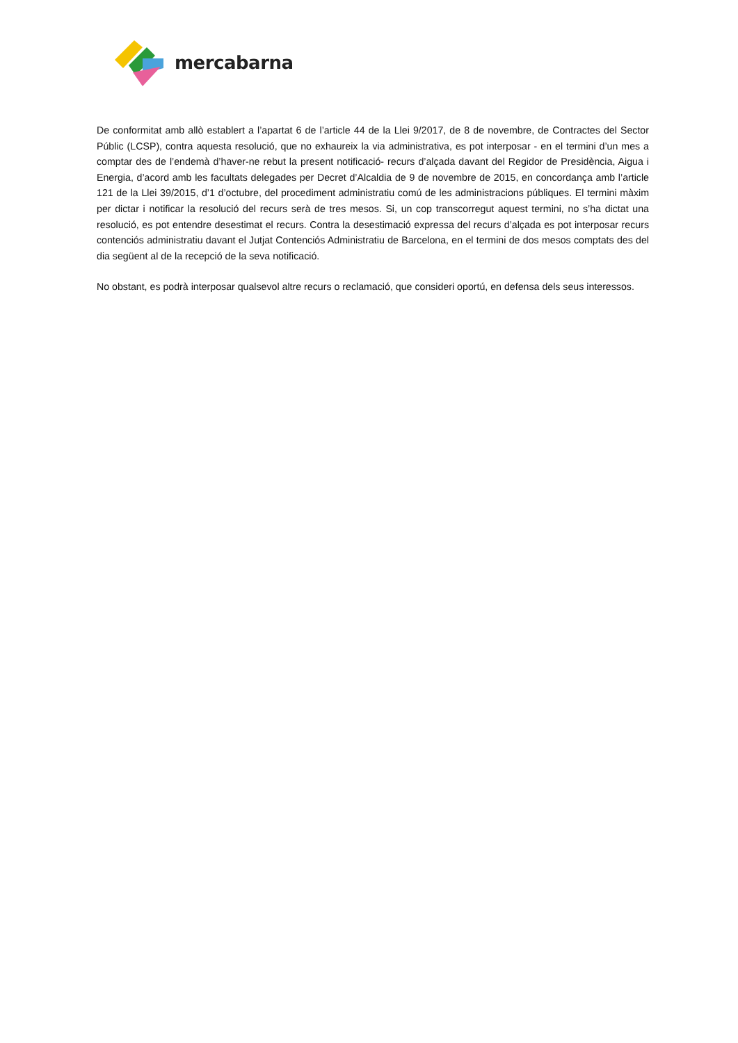mercabarna
De conformitat amb allò establert a l’apartat 6 de l’article 44 de la Llei 9/2017, de 8 de novembre, de Contractes del Sector Públic (LCSP), contra aquesta resolució, que no exhaureix la via administrativa, es pot interposar - en el termini d’un mes a comptar des de l’endemà d’haver-ne rebut la present notificació- recurs d’alçada davant del Regidor de Presidència, Aigua i Energia, d’acord amb les facultats delegades per Decret d’Alcaldia de 9 de novembre de 2015, en concordança amb l’article 121 de la Llei 39/2015, d’1 d’octubre, del procediment administratiu comú de les administracions públiques. El termini màxim per dictar i notificar la resolució del recurs serà de tres mesos. Si, un cop transcorregut aquest termini, no s’ha dictat una resolució, es pot entendre desestimat el recurs. Contra la desestimació expressa del recurs d’alçada es pot interposar recurs contenciós administratiu davant el Jutjat Contenciós Administratiu de Barcelona, en el termini de dos mesos comptats des del dia següent al de la recepció de la seva notificació.
No obstant, es podrà interposar qualsevol altre recurs o reclamació, que consideri oportú, en defensa dels seus interessos.